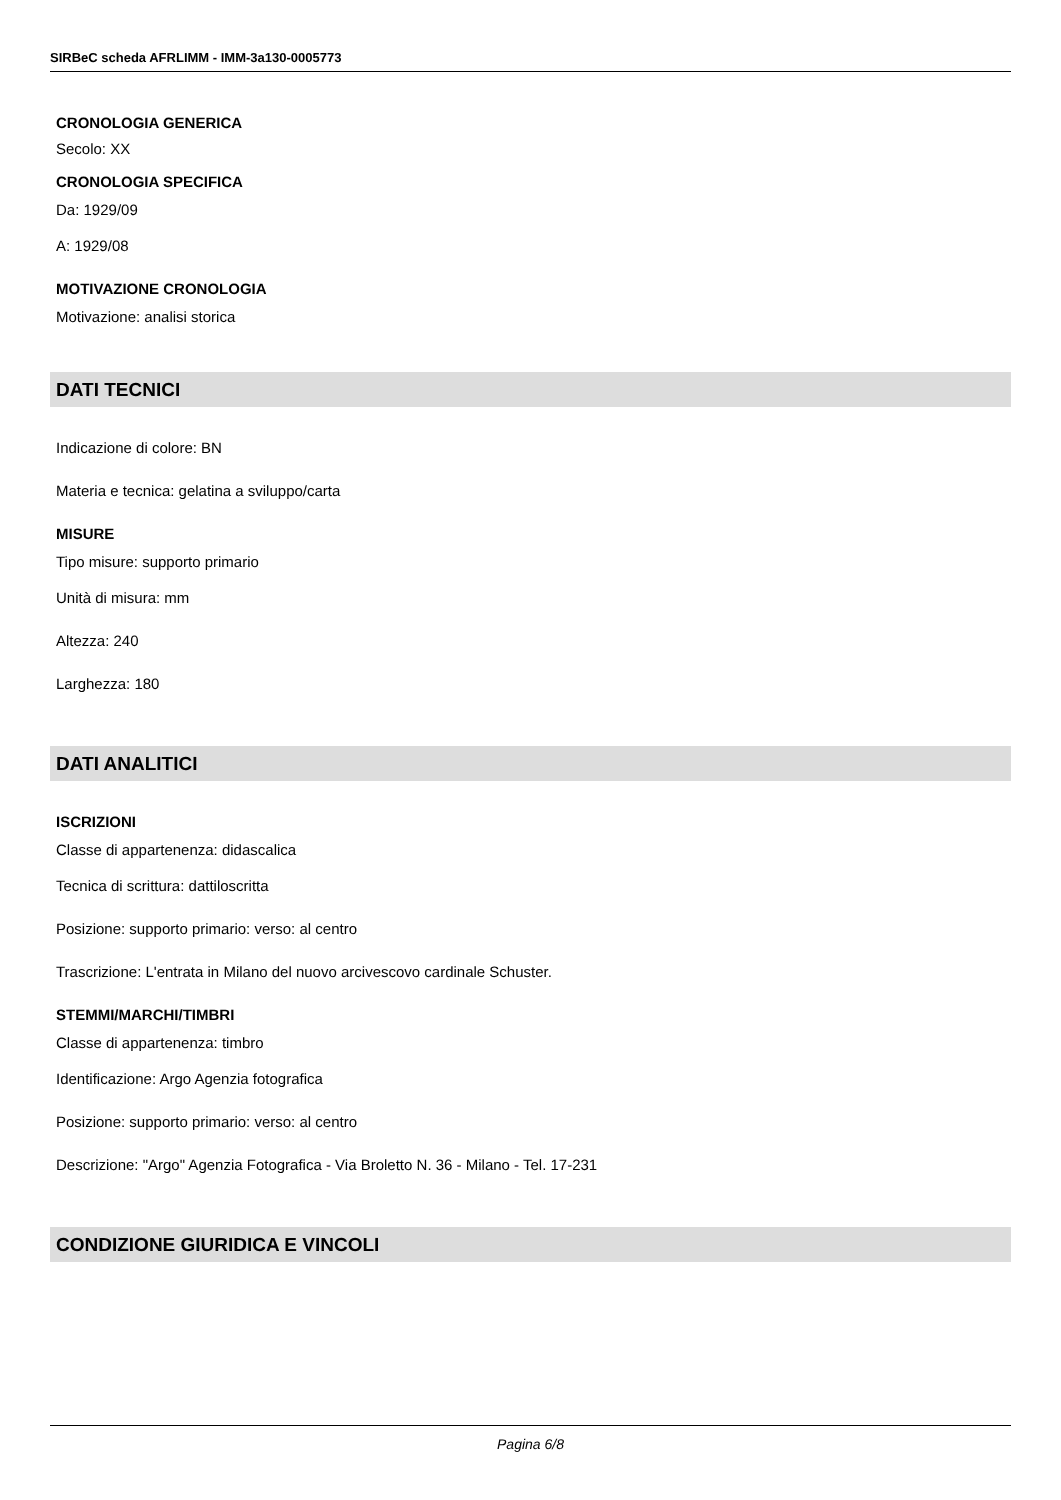SIRBeC scheda AFRLIMM - IMM-3a130-0005773
CRONOLOGIA GENERICA
Secolo: XX
CRONOLOGIA SPECIFICA
Da: 1929/09
A: 1929/08
MOTIVAZIONE CRONOLOGIA
Motivazione: analisi storica
DATI TECNICI
Indicazione di colore: BN
Materia e tecnica: gelatina a sviluppo/carta
MISURE
Tipo misure: supporto primario
Unità di misura: mm
Altezza: 240
Larghezza: 180
DATI ANALITICI
ISCRIZIONI
Classe di appartenenza: didascalica
Tecnica di scrittura: dattiloscritta
Posizione: supporto primario: verso: al centro
Trascrizione: L'entrata in Milano del nuovo arcivescovo cardinale Schuster.
STEMMI/MARCHI/TIMBRI
Classe di appartenenza: timbro
Identificazione: Argo Agenzia fotografica
Posizione: supporto primario: verso: al centro
Descrizione: "Argo" Agenzia Fotografica - Via Broletto N. 36 - Milano - Tel. 17-231
CONDIZIONE GIURIDICA E VINCOLI
Pagina 6/8